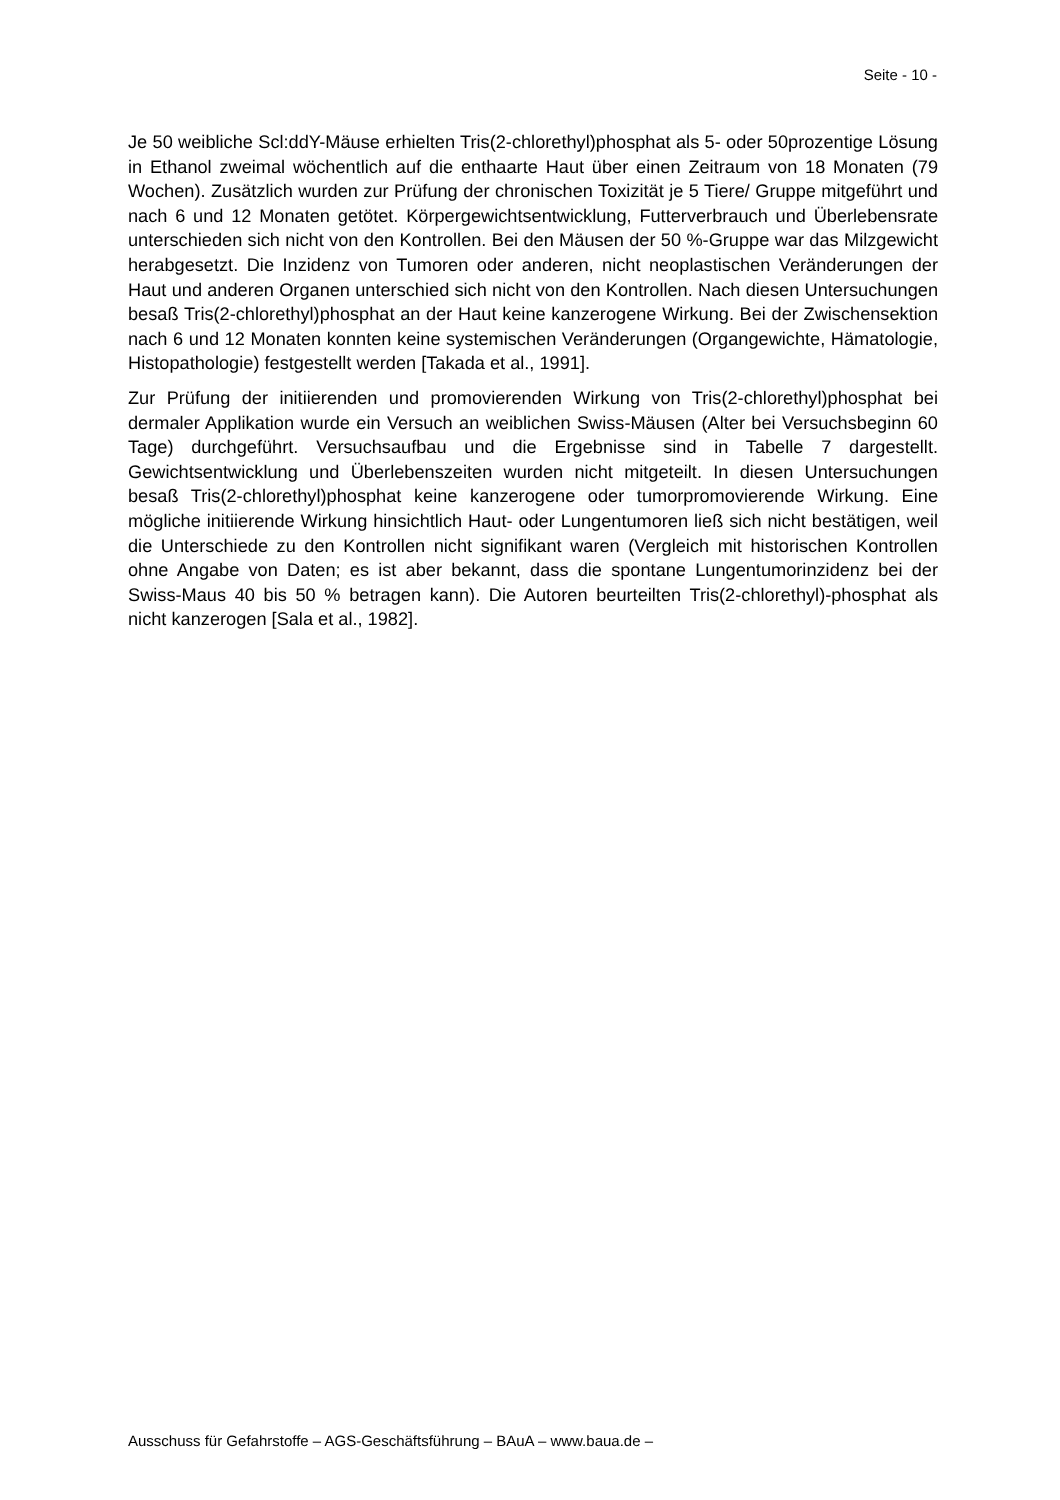Seite - 10 -
Je 50 weibliche Scl:ddY-Mäuse erhielten Tris(2-chlorethyl)phosphat als 5- oder 50prozentige Lösung in Ethanol zweimal wöchentlich auf die enthaarte Haut über einen Zeitraum von 18 Monaten (79 Wochen). Zusätzlich wurden zur Prüfung der chronischen Toxizität je 5 Tiere/ Gruppe mitgeführt und nach 6 und 12 Monaten getötet. Körpergewichtsentwicklung, Futterverbrauch und Überlebensrate unterschieden sich nicht von den Kontrollen. Bei den Mäusen der 50 %-Gruppe war das Milzgewicht herabgesetzt. Die Inzidenz von Tumoren oder anderen, nicht neoplastischen Veränderungen der Haut und anderen Organen unterschied sich nicht von den Kontrollen. Nach diesen Untersuchungen besaß Tris(2-chlorethyl)phosphat an der Haut keine kanzerogene Wirkung. Bei der Zwischensektion nach 6 und 12 Monaten konnten keine systemischen Veränderungen (Organgewichte, Hämatologie, Histopathologie) festgestellt werden [Takada et al., 1991].
Zur Prüfung der initiierenden und promovierenden Wirkung von Tris(2-chlorethyl)phosphat bei dermaler Applikation wurde ein Versuch an weiblichen Swiss-Mäusen (Alter bei Versuchsbeginn 60 Tage) durchgeführt. Versuchsaufbau und die Ergebnisse sind in Tabelle 7 dargestellt. Gewichtsentwicklung und Überlebenszeiten wurden nicht mitgeteilt. In diesen Untersuchungen besaß Tris(2-chlorethyl)phosphat keine kanzerogene oder tumorpromovierende Wirkung. Eine mögliche initiierende Wirkung hinsichtlich Haut- oder Lungentumoren ließ sich nicht bestätigen, weil die Unterschiede zu den Kontrollen nicht signifikant waren (Vergleich mit historischen Kontrollen ohne Angabe von Daten; es ist aber bekannt, dass die spontane Lungentumorinzidenz bei der Swiss-Maus 40 bis 50 % betragen kann). Die Autoren beurteilten Tris(2-chlorethyl)-phosphat als nicht kanzerogen [Sala et al., 1982].
Ausschuss für Gefahrstoffe – AGS-Geschäftsführung – BAuA – www.baua.de –